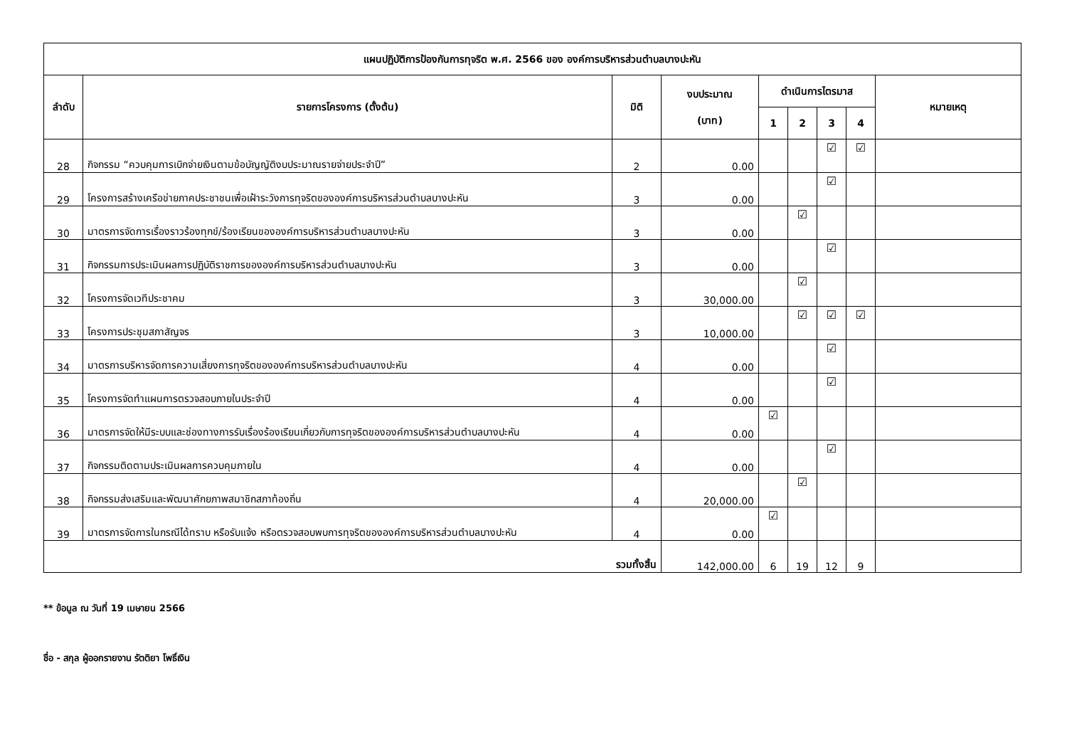| แผนปฏิบัติการป้องกันการทุจริต พ.ศ. 2566 ของ องค์การบริหารส่วนตำบลบางปะหัน | | | | | | | | |
| --- | --- | --- | --- | --- | --- | --- | --- | --- |
| ลำดับ | รายการโครงการ (ตั้งต้น) | มิติ | งบประมาณ (บาท) | ดำเนินการไตรมาส | | | | หมายเหตุ |
| | | | | 1 | 2 | 3 | 4 | |
| 28 | กิจกรรม “ควบคุมการเบิกจ่ายเงินตามข้อบัญญัติงบประมาณรายจ่ายประจำปี” | 2 | 0.00 | | | ☑ | ☑ | |
| 29 | โครงการสร้างเครือข่ายภาคประชาชนเพื่อเฝ้าระวังการทุจริตขององค์การบริหารส่วนตำบลบางปะหัน | 3 | 0.00 | | | ☑ | | |
| 30 | มาตรการจัดการเรื่องราวร้องทุกข์/ร้องเรียนขององค์การบริหารส่วนตำบลบางปะหัน | 3 | 0.00 | | ☑ | | | |
| 31 | กิจกรรมการประเมินผลการปฏิบัติราชการขององค์การบริหารส่วนตำบลบางปะหัน | 3 | 0.00 | | | ☑ | | |
| 32 | โครงการจัดเวทีประชาคม | 3 | 30,000.00 | | ☑ | | | |
| 33 | โครงการประชุมสภาสัญจร | 3 | 10,000.00 | | ☑ | ☑ | ☑ | |
| 34 | มาตรการบริหารจัดการความเสี่ยงการทุจริตขององค์การบริหารส่วนตำบลบางปะหัน | 4 | 0.00 | | | ☑ | | |
| 35 | โครงการจัดทำแผนการตรวจสอบภายในประจำปี | 4 | 0.00 | | | ☑ | | |
| 36 | มาตรการจัดให้มีระบบและช่องทางการรับเรื่องร้องเรียนเกี่ยวกับการทุจริตขององค์การบริหารส่วนตำบลบางปะหัน | 4 | 0.00 | ☑ | | | | |
| 37 | กิจกรรมติดตามประเมินผลการควบคุมภายใน | 4 | 0.00 | | | ☑ | | |
| 38 | กิจกรรมส่งเสริมและพัฒนาศักยภาพสมาชิกสภาท้องถิ่น | 4 | 20,000.00 | | ☑ | | | |
| 39 | มาตรการจัดการในกรณีได้ทราบ หรือรับแจ้ง หรือตรวจสอบพบการทุจริตขององค์การบริหารส่วนตำบลบางปะหัน | 4 | 0.00 | ☑ | | | | |
| รวมทั้งสิ้น | | | 142,000.00 | 6 | 19 | 12 | 9 | |
** ข้อมูล ณ วันที่ 19 เมษายน 2566
ชื่อ - สกุล ผู้ออกรายงาน รัตติยา โพธิ์เงิน